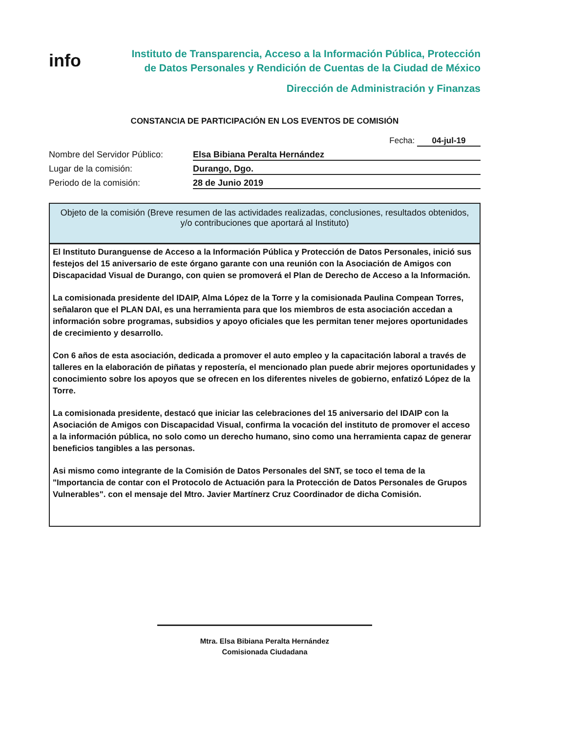info
Instituto de Transparencia, Acceso a la Información Pública, Protección
de Datos Personales y Rendición de Cuentas de la Ciudad de México
Dirección de Administración y Finanzas
CONSTANCIA DE PARTICIPACIÓN EN LOS EVENTOS DE COMISIÓN
Fecha: 04-jul-19
Nombre del Servidor Público: Elsa Bibiana Peralta Hernández
Lugar de la comisión: Durango, Dgo.
Periodo de la comisión: 28 de Junio 2019
Objeto de la comisión (Breve resumen de las actividades realizadas, conclusiones, resultados obtenidos, y/o contribuciones que aportará al Instituto)
El Instituto Duranguense de Acceso a la Información Pública y Protección de Datos Personales, inició sus festejos del 15 aniversario de este órgano garante con una reunión con la Asociación de Amigos con Discapacidad Visual de Durango, con quien se promoverá el Plan de Derecho de Acceso a la Información.
La comisionada presidente del IDAIP, Alma López de la Torre y la comisionada Paulina Compean Torres, señalaron que el PLAN DAI, es una herramienta para que los miembros de esta asociación accedan a información sobre programas, subsidios y apoyo oficiales que les permitan tener mejores oportunidades de crecimiento y desarrollo.
Con 6 años de esta asociación, dedicada a promover el auto empleo y la capacitación laboral a través de talleres en la elaboración de piñatas y repostería, el mencionado plan puede abrir mejores oportunidades y conocimiento sobre los apoyos que se ofrecen en los diferentes niveles de gobierno, enfatizó López de la Torre.
La comisionada presidente, destacó que iniciar las celebraciones del 15 aniversario del IDAIP con la Asociación de Amigos con Discapacidad Visual, confirma la vocación del instituto de promover el acceso a la información pública, no solo como un derecho humano, sino como una herramienta capaz de generar beneficios tangibles a las personas.
Asi mismo como integrante de la Comisión de Datos Personales del SNT, se toco el tema de la "Importancia de contar con el Protocolo de Actuación para la Protección de Datos Personales de Grupos Vulnerables". con el mensaje del Mtro. Javier Martínerz Cruz Coordinador de dicha Comisión.
Mtra. Elsa Bibiana Peralta Hernández
Comisionada Ciudadana